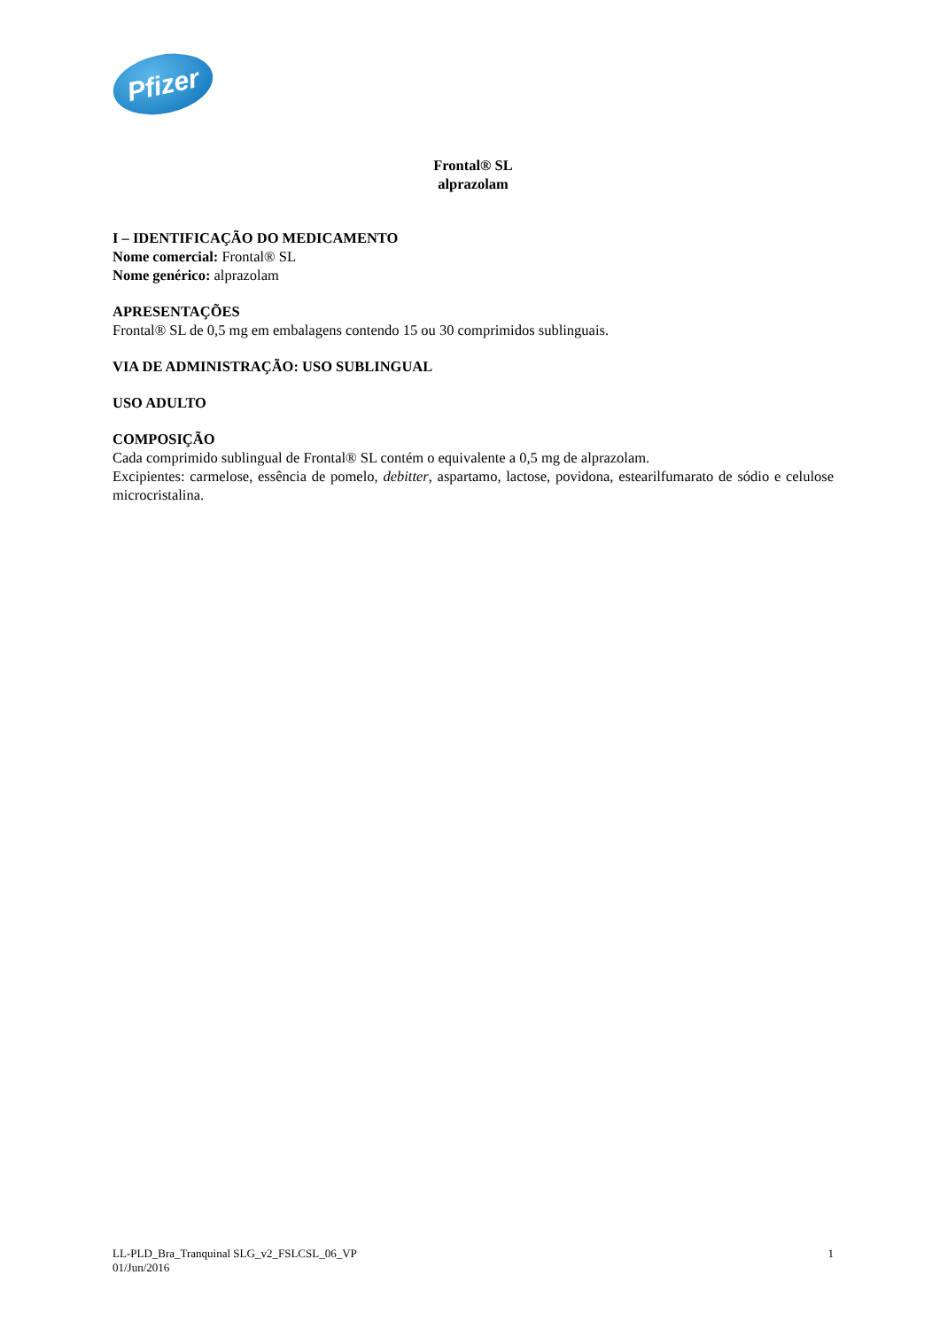Pfizer
Frontal® SL
alprazolam
I – IDENTIFICAÇÃO DO MEDICAMENTO
Nome comercial: Frontal® SL
Nome genérico: alprazolam
APRESENTAÇÕES
Frontal® SL de 0,5 mg em embalagens contendo 15 ou 30 comprimidos sublinguais.
VIA DE ADMINISTRAÇÃO: USO SUBLINGUAL
USO ADULTO
COMPOSIÇÃO
Cada comprimido sublingual de Frontal® SL contém o equivalente a 0,5 mg de alprazolam.
Excipientes: carmelose, essência de pomelo, debitter, aspartamo, lactose, povidona, estearilfumarato de sódio e celulose microcristalina.
LL-PLD_Bra_Tranquinal SLG_v2_FSLCSL_06_VP
01/Jun/2016
1